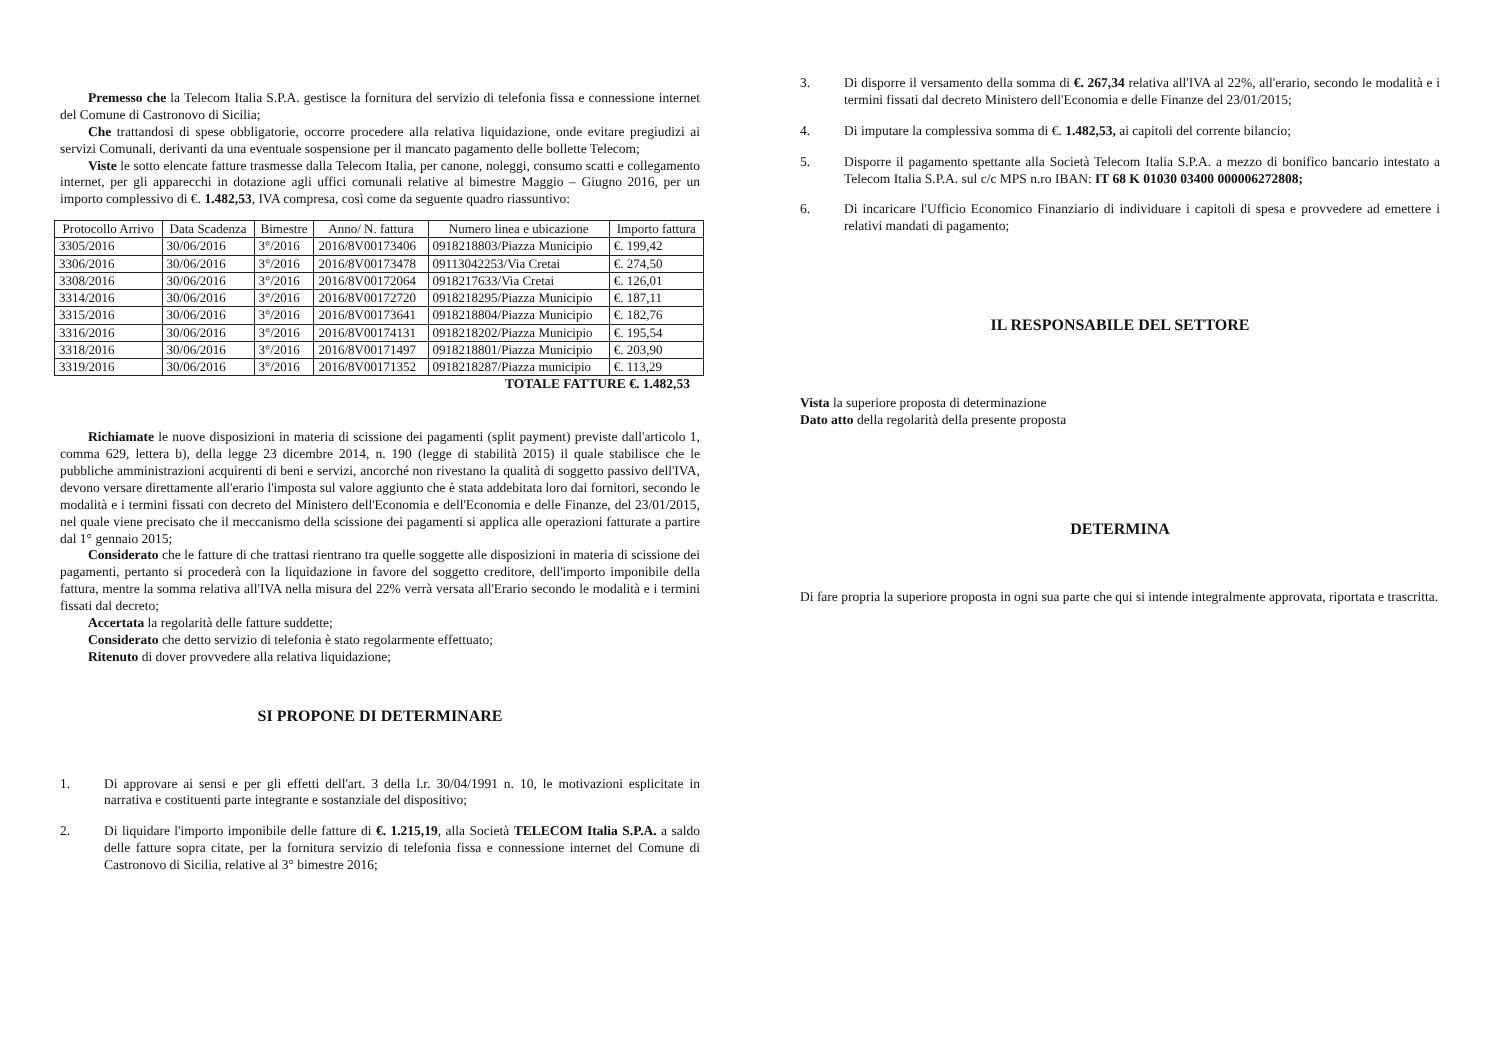Premesso che la Telecom Italia S.P.A. gestisce la fornitura del servizio di telefonia fissa e connessione internet del Comune di Castronovo di Sicilia;
Che trattandosi di spese obbligatorie, occorre procedere alla relativa liquidazione, onde evitare pregiudizi ai servizi Comunali, derivanti da una eventuale sospensione per il mancato pagamento delle bollette Telecom;
Viste le sotto elencate fatture trasmesse dalla Telecom Italia, per canone, noleggi, consumo scatti e collegamento internet, per gli apparecchi in dotazione agli uffici comunali relative al bimestre Maggio – Giugno 2016, per un importo complessivo di €. 1.482,53, IVA compresa, così come da seguente quadro riassuntivo:
| Protocollo Arrivo | Data Scadenza | Bimestre | Anno/ N. fattura | Numero linea e ubicazione | Importo fattura |
| --- | --- | --- | --- | --- | --- |
| 3305/2016 | 30/06/2016 | 3°/2016 | 2016/8V00173406 | 0918218803/Piazza Municipio | €. 199,42 |
| 3306/2016 | 30/06/2016 | 3°/2016 | 2016/8V00173478 | 09113042253/Via Cretai | €. 274,50 |
| 3308/2016 | 30/06/2016 | 3°/2016 | 2016/8V00172064 | 0918217633/Via Cretai | €. 126,01 |
| 3314/2016 | 30/06/2016 | 3°/2016 | 2016/8V00172720 | 0918218295/Piazza Municipio | €. 187,11 |
| 3315/2016 | 30/06/2016 | 3°/2016 | 2016/8V00173641 | 0918218804/Piazza Municipio | €. 182,76 |
| 3316/2016 | 30/06/2016 | 3°/2016 | 2016/8V00174131 | 0918218202/Piazza Municipio | €. 195,54 |
| 3318/2016 | 30/06/2016 | 3°/2016 | 2016/8V00171497 | 0918218801/Piazza Municipio | €. 203,90 |
| 3319/2016 | 30/06/2016 | 3°/2016 | 2016/8V00171352 | 0918218287/Piazza municipio | €. 113,29 |
TOTALE FATTURE €. 1.482,53
Richiamate le nuove disposizioni in materia di scissione dei pagamenti (split payment) previste dall'articolo 1, comma 629, lettera b), della legge 23 dicembre 2014, n. 190 (legge di stabilità 2015) il quale stabilisce che le pubbliche amministrazioni acquirenti di beni e servizi, ancorché non rivestano la qualità di soggetto passivo dell'IVA, devono versare direttamente all'erario l'imposta sul valore aggiunto che è stata addebitata loro dai fornitori, secondo le modalità e i termini fissati con decreto del Ministero dell'Economia e dell'Economia e delle Finanze, del 23/01/2015, nel quale viene precisato che il meccanismo della scissione dei pagamenti si applica alle operazioni fatturate a partire dal 1° gennaio 2015;
Considerato che le fatture di che trattasi rientrano tra quelle soggette alle disposizioni in materia di scissione dei pagamenti, pertanto si procederà con la liquidazione in favore del soggetto creditore, dell'importo imponibile della fattura, mentre la somma relativa all'IVA nella misura del 22% verrà versata all'Erario secondo le modalità e i termini fissati dal decreto;
Accertata la regolarità delle fatture suddette;
Considerato che detto servizio di telefonia è stato regolarmente effettuato;
Ritenuto di dover provvedere alla relativa liquidazione;
SI PROPONE DI DETERMINARE
1. Di approvare ai sensi e per gli effetti dell'art. 3 della l.r. 30/04/1991 n. 10, le motivazioni esplicitate in narrativa e costituenti parte integrante e sostanziale del dispositivo;
2. Di liquidare l'importo imponibile delle fatture di €. 1.215,19, alla Società TELECOM Italia S.P.A. a saldo delle fatture sopra citate, per la fornitura servizio di telefonia fissa e connessione internet del Comune di Castronovo di Sicilia, relative al 3° bimestre 2016;
3. Di disporre il versamento della somma di €. 267,34 relativa all'IVA al 22%, all'erario, secondo le modalità e i termini fissati dal decreto Ministero dell'Economia e delle Finanze del 23/01/2015;
4. Di imputare la complessiva somma di €. 1.482,53, ai capitoli del corrente bilancio;
5. Disporre il pagamento spettante alla Società Telecom Italia S.P.A. a mezzo di bonifico bancario intestato a Telecom Italia S.P.A. sul c/c MPS n.ro IBAN: IT 68 K 01030 03400 000006272808;
6. Di incaricare l'Ufficio Economico Finanziario di individuare i capitoli di spesa e provvedere ad emettere i relativi mandati di pagamento;
IL RESPONSABILE DEL SETTORE
Vista la superiore proposta di determinazione
Dato atto della regolarità della presente proposta
DETERMINA
Di fare propria la superiore proposta in ogni sua parte che qui si intende integralmente approvata, riportata e trascritta.